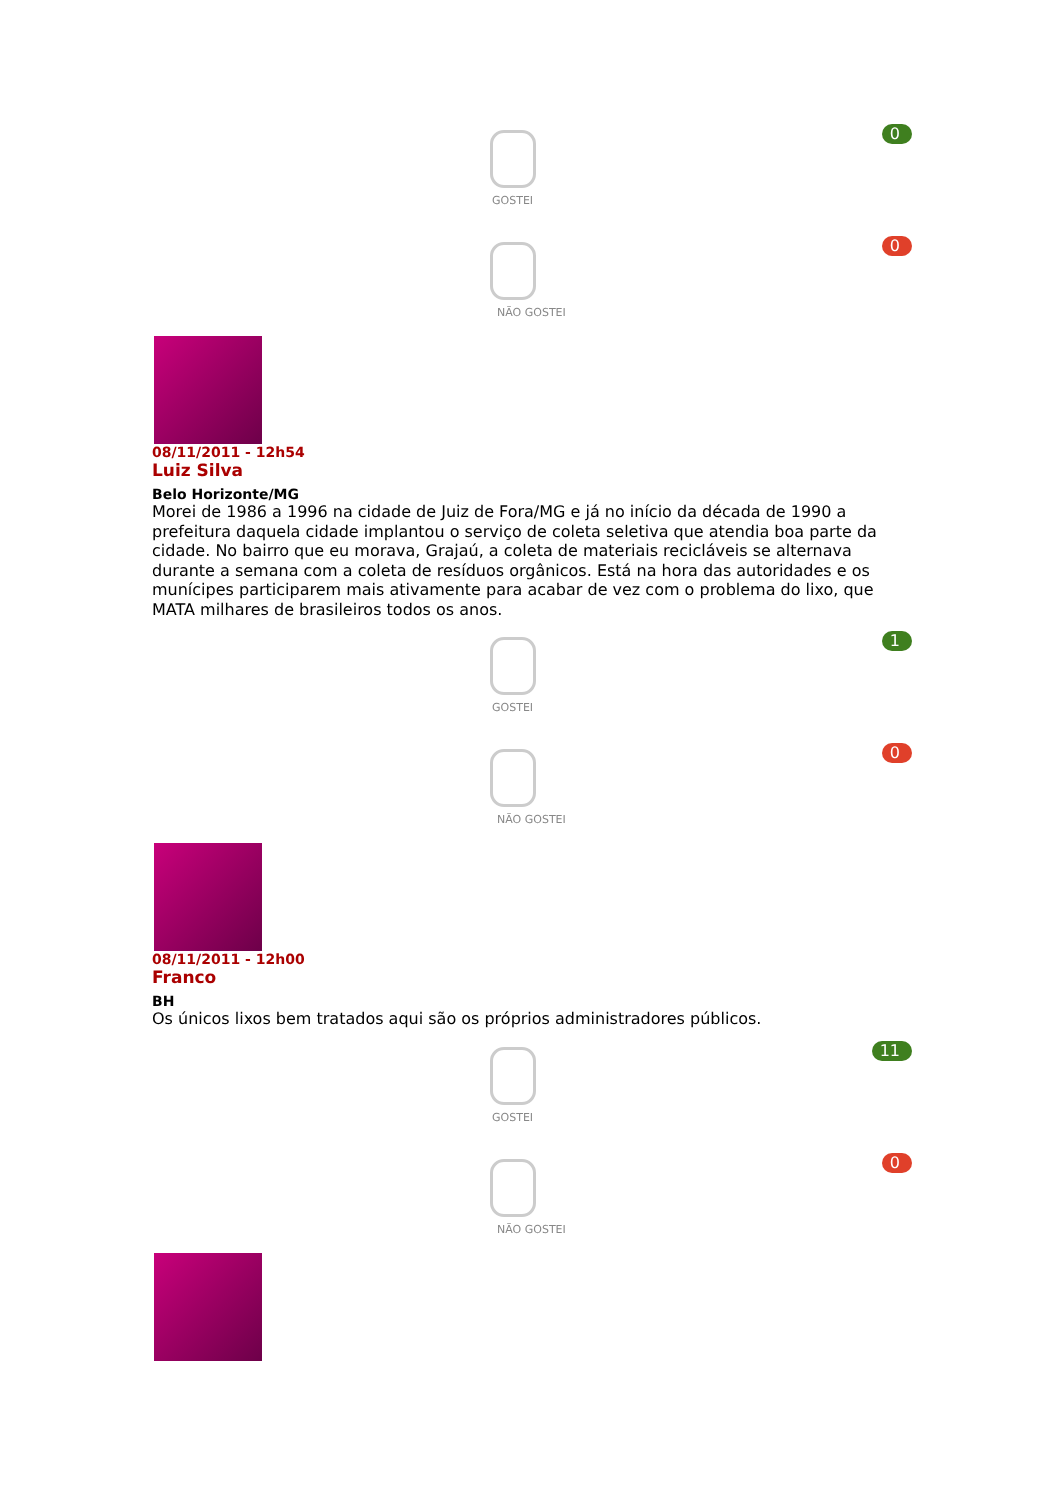0
GOSTEI
0
NÃO GOSTEI
08/11/2011 - 12h54
Luiz Silva
Belo Horizonte/MG
Morei de 1986 a 1996 na cidade de Juiz de Fora/MG e já no início da década de 1990 a prefeitura daquela cidade implantou o serviço de coleta seletiva que atendia boa parte da cidade. No bairro que eu morava, Grajaú, a coleta de materiais recicláveis se alternava durante a semana com a coleta de resíduos orgânicos. Está na hora das autoridades e os munícipes participarem mais ativamente para acabar de vez com o problema do lixo, que MATA milhares de brasileiros todos os anos.
1
GOSTEI
0
NÃO GOSTEI
08/11/2011 - 12h00
Franco
BH
Os únicos lixos bem tratados aqui são os próprios administradores públicos.
11
GOSTEI
0
NÃO GOSTEI